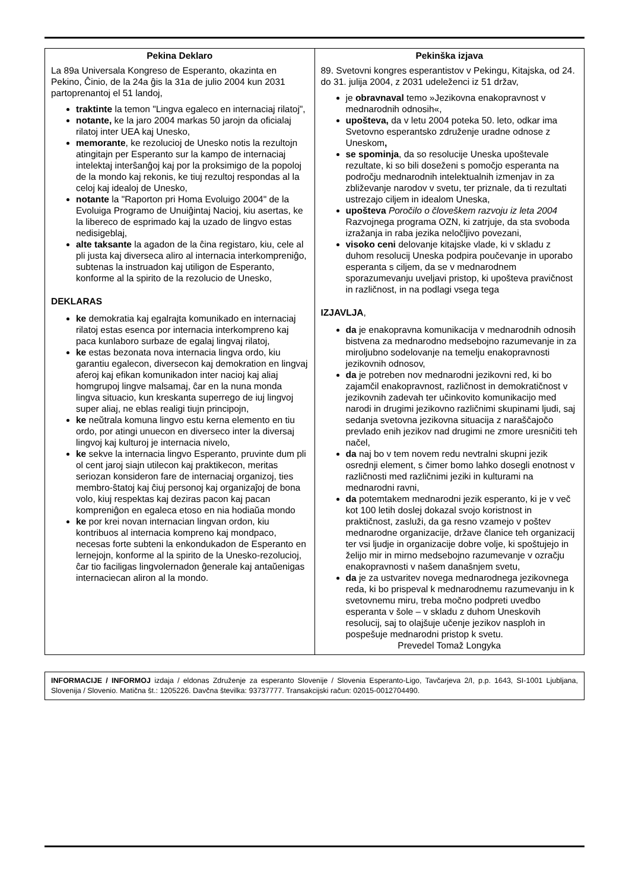| Pekina Deklaro La 89a Universala Kongreso de Esperanto, okazinta en Pekino, Ĉinio, de la 24a ĝis la 31a de julio 2004 kun 2031 partoprenantoj el 51 landoj, traktinte la temon "Lingva egaleco en internaciaj rilatoj", notante, ke la jaro 2004 markas 50 jarojn da oficialaj rilatoj inter UEA kaj Unesko, memorante , ke rezolucioj de Unesko notis la rezultojn atingitajn per Esperanto sur la kampo de internaciaj intelektaj interŝanĝoj kaj por la proksimigo de la popoloj de la mondo kaj rekonis, ke tiuj rezultoj respondas al la celoj kaj idealoj de Unesko, notante la "Raporton pri Homa Evoluigo 2004" de la Evoluiga Programo de Unuiĝintaj Nacioj, kiu asertas, ke la libereco de esprimado kaj la uzado de lingvo estas nedisigeblaj, alte taksante la agadon de la ĉina registaro, kiu, cele al pli justa kaj diverseca aliro al internacia interkompreniĝo, subtenas la instruadon kaj utiligon de Esperanto, konforme al la spirito de la rezolucio de Unesko, DEKLARAS ke demokratia kaj egalrajta komunikado en internaciaj rilatoj estas esenca por internacia interkompreno kaj paca kunlaboro surbaze de egalaj lingvaj rilatoj, ke estas bezonata nova internacia lingva ordo, kiu garantiu egalecon, diversecon kaj demokration en lingvaj aferoj kaj efikan komunikadon inter nacioj kaj aliaj homgrupoj lingve malsamaj, ĉar en la nuna monda lingva situacio, kun kreskanta superrego de iuj lingvoj super aliaj, ne eblas realigi tiujn principojn, ke neŭtrala komuna lingvo estu kerna elemento en tiu ordo, por atingi unuecon en diverseco inter la diversaj lingvoj kaj kulturoj je internacia nivelo, ke sekve la internacia lingvo Esperanto, pruvinte dum pli ol cent jaroj siajn utilecon kaj praktikecon, meritas seriozan konsideron fare de internaciaj organizoj, ties membro-ŝtatoj kaj ĉiuj personoj kaj organizaĵoj de bona volo, kiuj respektas kaj deziras pacon kaj pacan kompreniĝon en egaleca etoso en nia hodiaŭa mondo ke por krei novan internacian lingvan ordon, kiu kontribuos al internacia kompreno kaj mondpaco, necesas forte subteni la enkondukadon de Esperanto en lernejojn, konforme al la spirito de la Unesko-rezolucioj, ĉar tio faciligas lingvolernadon ĝenerale kaj antaŭenigas internaciecan aliron al la mondo. | Pekinška izjava 89. Svetovni kongres esperantistov v Pekingu, Kitajska, od 24. do 31. julija 2004, z 2031 udeleženci iz 51 držav, je obravnaval temo »Jezikovna enakopravnost v mednarodnih odnosih«, upošteva, da v letu 2004 poteka 50. leto, odkar ima Svetovno esperantsko združenje uradne odnose z Uneskom , se spominja , da so resolucije Uneska upoštevale rezultate, ki so bili doseženi s pomočjo esperanta na področju mednarodnih intelektualnih izmenjav in za zbliževanje narodov v svetu, ter priznale, da ti rezultati ustrezajo ciljem in idealom Uneska, upošteva Poročilo o človeškem razvoju iz leta 2004 Razvojnega programa OZN, ki zatrjuje, da sta svoboda izražanja in raba jezika neločljivo povezani, visoko ceni delovanje kitajske vlade, ki v skladu z duhom resolucij Uneska podpira poučevanje in uporabo esperanta s ciljem, da se v mednarodnem sporazumevanju uveljavi pristop, ki upošteva pravičnost in različnost, in na podlagi vsega tega IZJAVLJA , da je enakopravna komunikacija v mednarodnih odnosih bistvena za mednarodno medsebojno razumevanje in za miroljubno sodelovanje na temelju enakopravnosti jezikovnih odnosov, da je potreben nov mednarodni jezikovni red, ki bo zajamčil enakopravnost, različnost in demokratičnost v jezikovnih zadevah ter učinkovito komunikacijo med narodi in drugimi jezikovno različnimi skupinami ljudi, saj sedanja svetovna jezikovna situacija z naraščajočo prevlado enih jezikov nad drugimi ne zmore uresničiti teh načel, da naj bo v tem novem redu nevtralni skupni jezik osrednji element, s čimer bomo lahko dosegli enotnost v različnosti med različnimi jeziki in kulturami na mednarodni ravni, da potemtakem mednarodni jezik esperanto, ki je v več kot 100 letih doslej dokazal svojo koristnost in praktičnost, zasluži, da ga resno vzamejo v poštev mednarodne organizacije, države članice teh organizacij ter vsi ljudje in organizacije dobre volje, ki spoštujejo in želijo mir in mirno medsebojno razumevanje v ozračju enakopravnosti v našem današnjem svetu, da je za ustvaritev novega mednarodnega jezikovnega reda, ki bo prispeval k mednarodnemu razumevanju in k svetovnemu miru, treba močno podpreti uvedbo esperanta v šole – v skladu z duhom Uneskovih resolucij, saj to olajšuje učenje jezikov nasploh in pospešuje mednarodni pristop k svetu. Prevedel Tomaž Longyka |
INFORMACIJE / INFORMOJ izdaja / eldonas Združenje za esperanto Slovenije / Slovenia Esperanto-Ligo, Tavčarjeva 2/I, p.p. 1643, SI-1001 Ljubljana, Slovenija / Slovenio. Matična št.: 1205226. Davčna številka: 93737777. Transakcijski račun: 02015-0012704490.